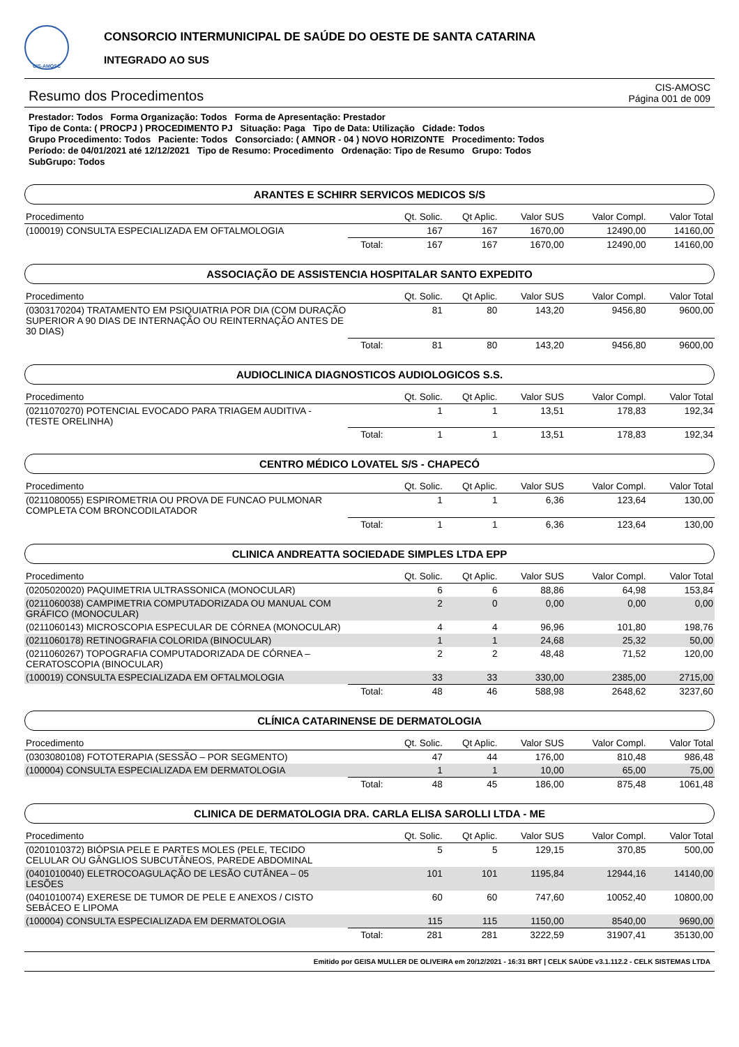CIS-AMOSC
CONSORCIO INTERMUNICIPAL DE SAÚDE DO OESTE DE SANTA CATARINA
INTEGRADO AO SUS
Resumo dos Procedimentos
CIS-AMOSC
Página 001 de 009
Prestador: Todos Forma Organização: Todos Forma de Apresentação: Prestador
Tipo de Conta: ( PROCPJ ) PROCEDIMENTO PJ Situação: Paga Tipo de Data: Utilização Cidade: Todos
Grupo Procedimento: Todos Paciente: Todos Consorciado: ( AMNOR - 04 ) NOVO HORIZONTE Procedimento: Todos
Período: de 04/01/2021 até 12/12/2021 Tipo de Resumo: Procedimento Ordenação: Tipo de Resumo Grupo: Todos
SubGrupo: Todos
ARANTES E SCHIRR SERVICOS MEDICOS S/S
| Procedimento | | Qt. Solic. | Qt Aplic. | Valor SUS | Valor Compl. | Valor Total |
| --- | --- | --- | --- | --- | --- | --- |
| (100019) CONSULTA ESPECIALIZADA EM OFTALMOLOGIA | | 167 | 167 | 1670,00 | 12490,00 | 14160,00 |
| | Total: | 167 | 167 | 1670,00 | 12490,00 | 14160,00 |
ASSOCIAÇÃO DE ASSISTENCIA HOSPITALAR SANTO EXPEDITO
| Procedimento | | Qt. Solic. | Qt Aplic. | Valor SUS | Valor Compl. | Valor Total |
| --- | --- | --- | --- | --- | --- | --- |
| (0303170204) TRATAMENTO EM PSIQUIATRIA POR DIA (COM DURAÇÃO SUPERIOR A 90 DIAS DE INTERNAÇÃO OU REINTERNAÇÃO ANTES DE 30 DIAS) | | 81 | 80 | 143,20 | 9456,80 | 9600,00 |
| | Total: | 81 | 80 | 143,20 | 9456,80 | 9600,00 |
AUDIOCLINICA DIAGNOSTICOS AUDIOLOGICOS S.S.
| Procedimento | | Qt. Solic. | Qt Aplic. | Valor SUS | Valor Compl. | Valor Total |
| --- | --- | --- | --- | --- | --- | --- |
| (0211070270) POTENCIAL EVOCADO PARA TRIAGEM AUDITIVA - (TESTE ORELINHA) | | 1 | 1 | 13,51 | 178,83 | 192,34 |
| | Total: | 1 | 1 | 13,51 | 178,83 | 192,34 |
CENTRO MÉDICO LOVATEL S/S - CHAPECÓ
| Procedimento | | Qt. Solic. | Qt Aplic. | Valor SUS | Valor Compl. | Valor Total |
| --- | --- | --- | --- | --- | --- | --- |
| (0211080055) ESPIROMETRIA OU PROVA DE FUNCAO PULMONAR COMPLETA COM BRONCODILATADOR | | 1 | 1 | 6,36 | 123,64 | 130,00 |
| | Total: | 1 | 1 | 6,36 | 123,64 | 130,00 |
CLINICA ANDREATTA SOCIEDADE SIMPLES LTDA EPP
| Procedimento | | Qt. Solic. | Qt Aplic. | Valor SUS | Valor Compl. | Valor Total |
| --- | --- | --- | --- | --- | --- | --- |
| (0205020020) PAQUIMETRIA ULTRASSONICA (MONOCULAR) | | 6 | 6 | 88,86 | 64,98 | 153,84 |
| (0211060038) CAMPIMETRIA COMPUTADORIZADA OU MANUAL COM GRÁFICO (MONOCULAR) | | 2 | 0 | 0,00 | 0,00 | 0,00 |
| (0211060143) MICROSCOPIA ESPECULAR DE CÓRNEA (MONOCULAR) | | 4 | 4 | 96,96 | 101,80 | 198,76 |
| (0211060178) RETINOGRAFIA COLORIDA (BINOCULAR) | | 1 | 1 | 24,68 | 25,32 | 50,00 |
| (0211060267) TOPOGRAFIA COMPUTADORIZADA DE CÓRNEA – CERATOSCOPIA (BINOCULAR) | | 2 | 2 | 48,48 | 71,52 | 120,00 |
| (100019) CONSULTA ESPECIALIZADA EM OFTALMOLOGIA | | 33 | 33 | 330,00 | 2385,00 | 2715,00 |
| | Total: | 48 | 46 | 588,98 | 2648,62 | 3237,60 |
CLÍNICA CATARINENSE DE DERMATOLOGIA
| Procedimento | | Qt. Solic. | Qt Aplic. | Valor SUS | Valor Compl. | Valor Total |
| --- | --- | --- | --- | --- | --- | --- |
| (0303080108) FOTOTERAPIA (SESSÃO – POR SEGMENTO) | | 47 | 44 | 176,00 | 810,48 | 986,48 |
| (100004) CONSULTA ESPECIALIZADA EM DERMATOLOGIA | | 1 | 1 | 10,00 | 65,00 | 75,00 |
| | Total: | 48 | 45 | 186,00 | 875,48 | 1061,48 |
CLINICA DE DERMATOLOGIA DRA. CARLA ELISA SAROLLI LTDA - ME
| Procedimento | | Qt. Solic. | Qt Aplic. | Valor SUS | Valor Compl. | Valor Total |
| --- | --- | --- | --- | --- | --- | --- |
| (0201010372) BIÓPSIA PELE E PARTES MOLES (PELE, TECIDO CELULAR OU GÂNGLIOS SUBCUTÂNEOS, PAREDE ABDOMINAL | | 5 | 5 | 129,15 | 370,85 | 500,00 |
| (0401010040) ELETROCOAGULAÇÃO DE LESÃO CUTÂNEA – 05 LESÕES | | 101 | 101 | 1195,84 | 12944,16 | 14140,00 |
| (0401010074) EXERESE DE TUMOR DE PELE E ANEXOS / CISTO SEBÁCEO E LIPOMA | | 60 | 60 | 747,60 | 10052,40 | 10800,00 |
| (100004) CONSULTA ESPECIALIZADA EM DERMATOLOGIA | | 115 | 115 | 1150,00 | 8540,00 | 9690,00 |
| | Total: | 281 | 281 | 3222,59 | 31907,41 | 35130,00 |
Emitido por GEISA MULLER DE OLIVEIRA em 20/12/2021 - 16:31 BRT | CELK SAÚDE v3.1.112.2 - CELK SISTEMAS LTDA